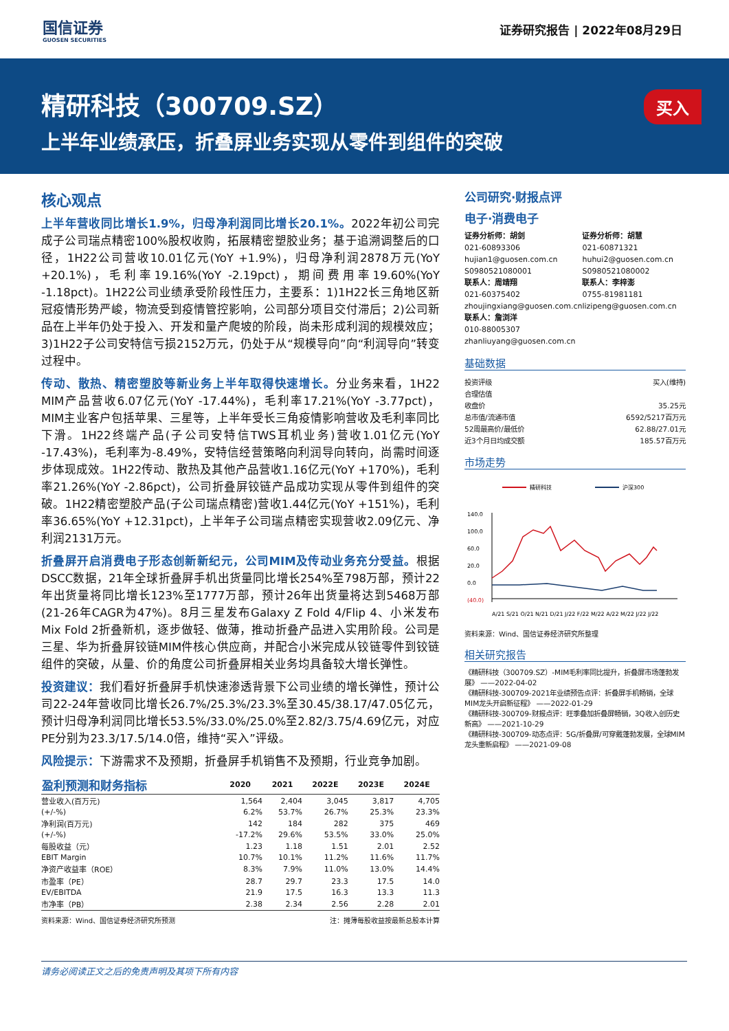国信证券
GUOSEN SECURITIES
证券研究报告 | 2022年08月29日
精研科技（300709.SZ）
上半年业绩承压，折叠屏业务实现从零件到组件的突破
买入
核心观点
上半年营收同比增长1.9%，归母净利润同比增长20.1%。2022年初公司完成子公司瑞点精密100%股权收购，拓展精密塑胶业务；基于追溯调整后的口径，1H22公司营收10.01亿元(YoY +1.9%)，归母净利润2878万元(YoY +20.1%)，毛利率19.16%(YoY -2.19pct)，期间费用率19.60%(YoY -1.18pct)。1H22公司业绩承受阶段性压力，主要系：1)1H22长三角地区新冠疫情形势严峻，物流受到疫情管控影响，公司部分项目交付滞后；2)公司新品在上半年仍处于投入、开发和量产爬坡的阶段，尚未形成利润的规模效应；3)1H22子公司安特信亏损2152万元，仍处于从“规模导向”向“利润导向”转变过程中。
传动、散热、精密塑胶等新业务上半年取得快速增长。分业务来看，1H22 MIM产品营收6.07亿元(YoY -17.44%)，毛利率17.21%(YoY -3.77pct)，MIM主业客户包括苹果、三星等，上半年受长三角疫情影响营收及毛利率同比下滑。1H22终端产品(子公司安特信TWS耳机业务)营收1.01亿元(YoY -17.43%)，毛利率为-8.49%，安特信经营策略向利润导向转向，尚需时间逐步体现成效。1H22传动、散热及其他产品营收1.16亿元(YoY +170%)，毛利率21.26%(YoY -2.86pct)，公司折叠屏铰链产品成功实现从零件到组件的突破。1H22精密塑胶产品(子公司瑞点精密)营收1.44亿元(YoY +151%)，毛利率36.65%(YoY +12.31pct)，上半年子公司瑞点精密实现营收2.09亿元、净利润2131万元。
折叠屏开启消费电子形态创新新纪元，公司MIM及传动业务充分受益。根据DSCC数据，21年全球折叠屏手机出货量同比增长254%至798万部，预计22年出货量将同比增长123%至1777万部，预计26年出货量将达到5468万部(21-26年CAGR为47%)。8月三星发布Galaxy Z Fold 4/Flip 4、小米发布Mix Fold 2折叠新机，逐步做轻、做薄，推动折叠产品进入实用阶段。公司是三星、华为折叠屏铰链MIM件核心供应商，并配合小米完成从铰链零件到铰链组件的突破，从量、价的角度公司折叠屏相关业务均具备较大增长弹性。
投资建议：我们看好折叠屏手机快速渗透背景下公司业绩的增长弹性，预计公司22-24年营收同比增长26.7%/25.3%/23.3%至30.45/38.17/47.05亿元，预计归母净利润同比增长53.5%/33.0%/25.0%至2.82/3.75/4.69亿元，对应PE分别为23.3/17.5/14.0倍，维持“买入”评级。
风险提示：下游需求不及预期，折叠屏手机销售不及预期，行业竞争加剧。
| 盈利预测和财务指标 | 2020 | 2021 | 2022E | 2023E | 2024E |
| --- | --- | --- | --- | --- | --- |
| 营业收入(百万元) | 1,564 | 2,404 | 3,045 | 3,817 | 4,705 |
| (+/-%) | 6.2% | 53.7% | 26.7% | 25.3% | 23.3% |
| 净利润(百万元) | 142 | 184 | 282 | 375 | 469 |
| (+/-%) | -17.2% | 29.6% | 53.5% | 33.0% | 25.0% |
| 每股收益（元） | 1.23 | 1.18 | 1.51 | 2.01 | 2.52 |
| EBIT Margin | 10.7% | 10.1% | 11.2% | 11.6% | 11.7% |
| 净资产收益率（ROE） | 8.3% | 7.9% | 11.0% | 13.0% | 14.4% |
| 市盈率（PE） | 28.7 | 29.7 | 23.3 | 17.5 | 14.0 |
| EV/EBITDA | 21.9 | 17.5 | 16.3 | 13.3 | 11.3 |
| 市净率（PB） | 2.38 | 2.34 | 2.56 | 2.28 | 2.01 |
资料来源：Wind、国信证券经济研究所预测 注：摊薄每股收益按最新总股本计算
公司研究·财报点评
电子·消费电子
证券分析师：胡剑
021-60893306
hujian1@guosen.com.cn
S0980521080001
联系人：周靖翔
021-60375402
zhoujingxiang@guosen.com.cn
联系人：詹浏洋
010-88005307
zhanliuyang@guosen.com.cn
证券分析师：胡慧
021-60871321
huhui2@guosen.com.cn
S0980521080002
联系人：李梓澎
0755-81981181
lizipeng@guosen.com.cn
基础数据
| 投资评级 | 买入(维持) |
| 合理估值 | |
| 收盘价 | 35.25元 |
| 总市值/流通市值 | 6592/5217百万元 |
| 52周最高价/最低价 | 62.88/27.01元 |
| 近3个月日均成交额 | 185.57百万元 |
市场走势
精研科技
沪深300
140.0
100.0
60.0
20.0
0.0
(40.0)
A/21 S/21 O/21 N/21 D/21 J/22 F/22 M/22 A/22 M/22 J/22 J/22
资料来源：Wind、国信证券经济研究所整理
相关研究报告
《精研科技（300709.SZ）-MIM毛利率同比提升，折叠屏市场蓬勃发展》 ——2022-04-02
《精研科技-300709-2021年业绩预告点评：折叠屏手机畅销，全球MIM龙头开启新征程》 ——2022-01-29
《精研科技-300709-财报点评：旺季叠加折叠屏畅销，3Q收入创历史新高》 ——2021-10-29
《精研科技-300709-动态点评：5G/折叠屏/可穿戴蓬勃发展，全球MIM龙头重新启程》 ——2021-09-08
请务必阅读正文之后的免责声明及其项下所有内容